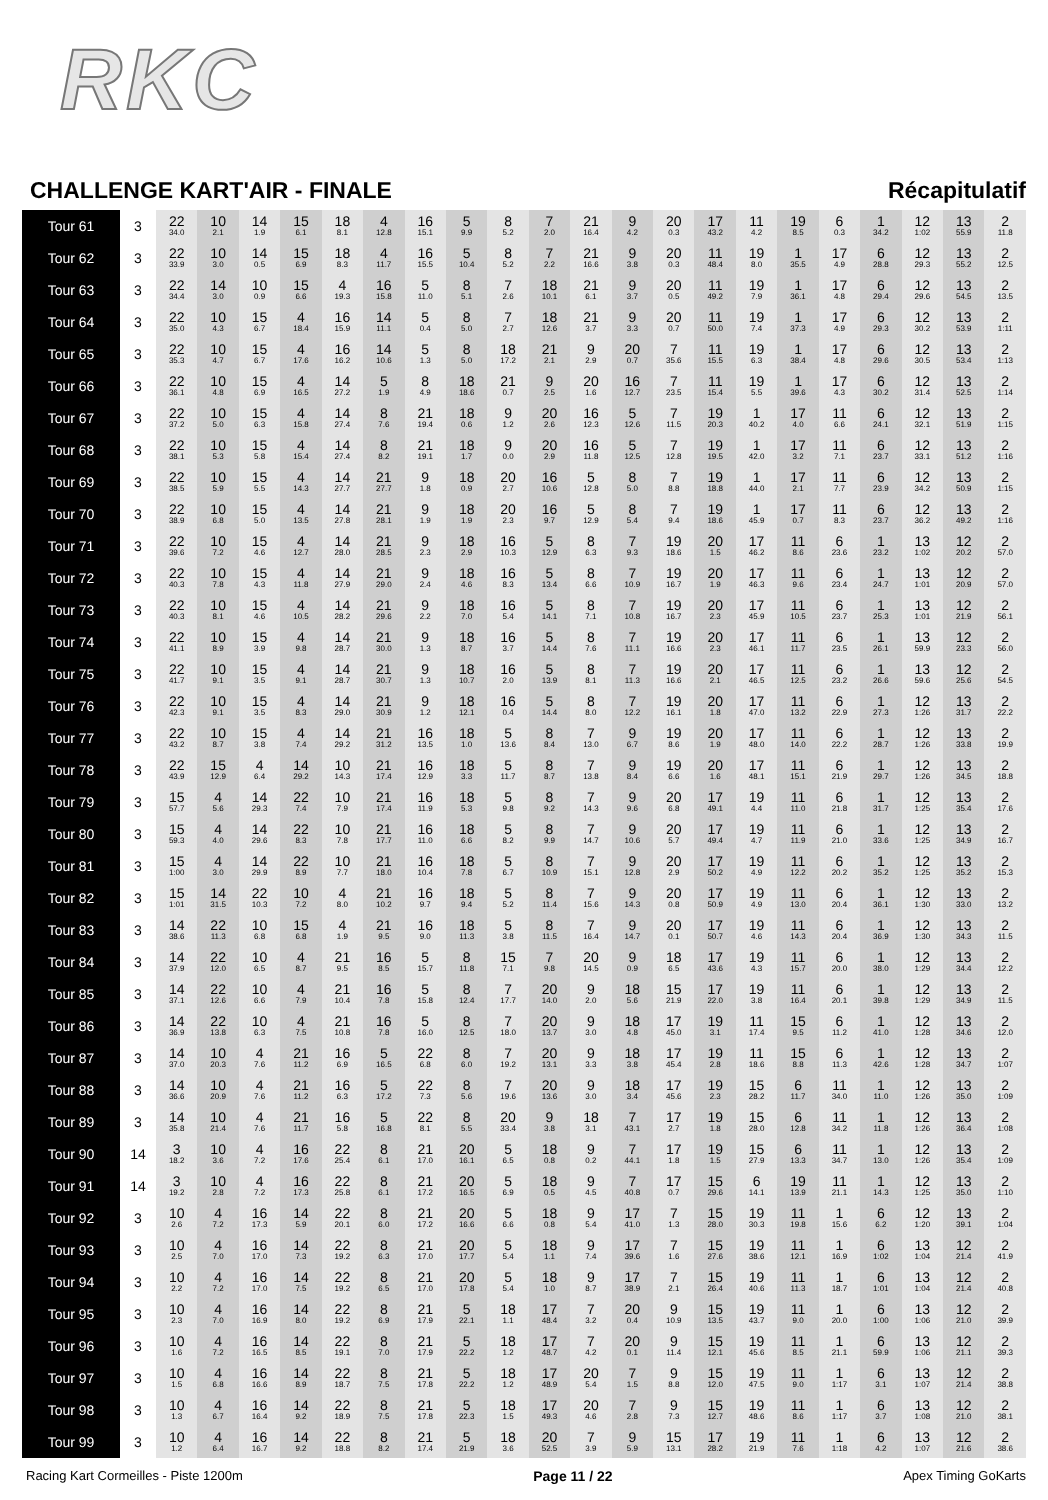RKC
CHALLENGE KART'AIR - FINALE
Récapitulatif
| Tour 61 | 3 | 22 34.0 | 10 2.1 | 14 1.9 | 15 6.1 | 18 8.1 | 4 12.8 | 16 15.1 | 5 9.9 | 8 5.2 | 7 2.0 | 21 16.4 | 9 4.2 | 20 0.3 | 17 43.2 | 11 4.2 | 19 8.5 | 6 0.3 | 1 34.2 | 12 1:02 | 13 55.9 | 2 11.8 |
| Tour 62 | 3 | 22 33.9 | 10 3.0 | 14 0.5 | 15 6.9 | 18 8.3 | 4 11.7 | 16 15.5 | 5 10.4 | 8 5.2 | 7 2.2 | 21 16.6 | 9 3.8 | 20 0.3 | 11 48.4 | 19 8.0 | 1 35.5 | 17 4.9 | 6 28.8 | 12 29.3 | 13 55.2 | 2 12.5 |
| Tour 63 | 3 | 22 34.4 | 14 3.0 | 10 0.9 | 15 6.6 | 4 19.3 | 16 15.8 | 5 11.0 | 8 5.1 | 7 2.6 | 18 10.1 | 21 6.1 | 9 3.7 | 20 0.5 | 11 49.2 | 19 7.9 | 1 36.1 | 17 4.8 | 6 29.4 | 12 29.6 | 13 54.5 | 2 13.5 |
| Tour 64 | 3 | 22 35.0 | 10 4.3 | 15 6.7 | 4 18.4 | 16 15.9 | 14 11.1 | 5 0.4 | 8 5.0 | 7 2.7 | 18 12.6 | 21 3.7 | 9 3.3 | 20 0.7 | 11 50.0 | 19 7.4 | 1 37.3 | 17 4.9 | 6 29.3 | 12 30.2 | 13 53.9 | 2 1:11 |
| Tour 65 | 3 | 22 35.3 | 10 4.7 | 15 6.7 | 4 17.6 | 16 16.2 | 14 10.6 | 5 1.3 | 8 5.0 | 18 17.2 | 21 2.1 | 9 2.9 | 20 0.7 | 7 35.6 | 11 15.5 | 19 6.3 | 1 38.4 | 17 4.8 | 6 29.6 | 12 30.5 | 13 53.4 | 2 1:13 |
| Tour 66 | 3 | 22 36.1 | 10 4.8 | 15 6.9 | 4 16.5 | 14 27.2 | 5 1.9 | 8 4.9 | 18 18.6 | 21 0.7 | 9 2.5 | 20 1.6 | 16 12.7 | 7 23.5 | 11 15.4 | 19 5.5 | 1 39.6 | 17 4.3 | 6 30.2 | 12 31.4 | 13 52.5 | 2 1:14 |
| Tour 67 | 3 | 22 37.2 | 10 5.0 | 15 6.3 | 4 15.8 | 14 27.4 | 8 7.6 | 21 19.4 | 18 0.6 | 9 1.2 | 20 2.6 | 16 12.3 | 5 12.6 | 7 11.5 | 19 20.3 | 1 40.2 | 17 4.0 | 11 6.6 | 6 24.1 | 12 32.1 | 13 51.9 | 2 1:15 |
| Tour 68 | 3 | 22 38.1 | 10 5.3 | 15 5.8 | 4 15.4 | 14 27.4 | 8 8.2 | 21 19.1 | 18 1.7 | 9 0.0 | 20 2.9 | 16 11.8 | 5 12.5 | 7 12.8 | 19 19.5 | 1 42.0 | 17 3.2 | 11 7.1 | 6 23.7 | 12 33.1 | 13 51.2 | 2 1:16 |
| Tour 69 | 3 | 22 38.5 | 10 5.9 | 15 5.5 | 4 14.3 | 14 27.7 | 21 27.7 | 9 1.8 | 18 0.9 | 20 2.7 | 16 10.6 | 5 12.8 | 8 5.0 | 7 8.8 | 19 18.8 | 1 44.0 | 17 2.1 | 11 7.7 | 6 23.9 | 12 34.2 | 13 50.9 | 2 1:15 |
| Tour 70 | 3 | 22 38.9 | 10 6.8 | 15 5.0 | 4 13.5 | 14 27.8 | 21 28.1 | 9 1.9 | 18 1.9 | 20 2.3 | 16 9.7 | 5 12.9 | 8 5.4 | 7 9.4 | 19 18.6 | 1 45.9 | 17 0.7 | 11 8.3 | 6 23.7 | 12 36.2 | 13 49.2 | 2 1:16 |
| Tour 71 | 3 | 22 39.6 | 10 7.2 | 15 4.6 | 4 12.7 | 14 28.0 | 21 28.5 | 9 2.3 | 18 2.9 | 16 10.3 | 5 12.9 | 8 6.3 | 7 9.3 | 19 18.6 | 20 1.5 | 17 46.2 | 11 8.6 | 6 23.6 | 1 23.2 | 13 1:02 | 12 20.2 | 2 57.0 |
| Tour 72 | 3 | 22 40.3 | 10 7.8 | 15 4.3 | 4 11.8 | 14 27.9 | 21 29.0 | 9 2.4 | 18 4.6 | 16 8.3 | 5 13.4 | 8 6.6 | 7 10.9 | 19 16.7 | 20 1.9 | 17 46.3 | 11 9.6 | 6 23.4 | 1 24.7 | 13 1:01 | 12 20.9 | 2 57.0 |
| Tour 73 | 3 | 22 40.3 | 10 8.1 | 15 4.6 | 4 10.5 | 14 28.2 | 21 29.6 | 9 2.2 | 18 7.0 | 16 5.4 | 5 14.1 | 8 7.1 | 7 10.8 | 19 16.7 | 20 2.3 | 17 45.9 | 11 10.5 | 6 23.7 | 1 25.3 | 13 1:01 | 12 21.9 | 2 56.1 |
| Tour 74 | 3 | 22 41.1 | 10 8.9 | 15 3.9 | 4 9.8 | 14 28.7 | 21 30.0 | 9 1.3 | 18 8.7 | 16 3.7 | 5 14.4 | 8 7.6 | 7 11.1 | 19 16.6 | 20 2.3 | 17 46.1 | 11 11.7 | 6 23.5 | 1 26.1 | 13 59.9 | 12 23.3 | 2 56.0 |
| Tour 75 | 3 | 22 41.7 | 10 9.1 | 15 3.5 | 4 9.1 | 14 28.7 | 21 30.7 | 9 1.3 | 18 10.7 | 16 2.0 | 5 13.9 | 8 8.1 | 7 11.3 | 19 16.6 | 20 2.1 | 17 46.5 | 11 12.5 | 6 23.2 | 1 26.6 | 13 59.6 | 12 25.6 | 2 54.5 |
| Tour 76 | 3 | 22 42.3 | 10 9.1 | 15 3.5 | 4 8.3 | 14 29.0 | 21 30.9 | 9 1.2 | 18 12.1 | 16 0.4 | 5 14.4 | 8 8.0 | 7 12.2 | 19 16.1 | 20 1.8 | 17 47.0 | 11 13.2 | 6 22.9 | 1 27.3 | 12 1:26 | 13 31.7 | 2 22.2 |
| Tour 77 | 3 | 22 43.2 | 10 8.7 | 15 3.8 | 4 7.4 | 14 29.2 | 21 31.2 | 16 13.5 | 18 1.0 | 5 13.6 | 8 8.4 | 7 13.0 | 9 6.7 | 19 8.6 | 20 1.9 | 17 48.0 | 11 14.0 | 6 22.2 | 1 28.7 | 12 1:26 | 13 33.8 | 2 19.9 |
| Tour 78 | 3 | 22 43.9 | 15 12.9 | 4 6.4 | 14 29.2 | 10 14.3 | 21 17.4 | 16 12.9 | 18 3.3 | 5 11.7 | 8 8.7 | 7 13.8 | 9 8.4 | 19 6.6 | 20 1.6 | 17 48.1 | 11 15.1 | 6 21.9 | 1 29.7 | 12 1:26 | 13 34.5 | 2 18.8 |
| Tour 79 | 3 | 15 57.7 | 4 5.6 | 14 29.3 | 22 7.4 | 10 7.9 | 21 17.4 | 16 11.9 | 18 5.3 | 5 9.8 | 8 9.2 | 7 14.3 | 9 9.6 | 20 6.8 | 17 49.1 | 19 4.4 | 11 11.0 | 6 21.8 | 1 31.7 | 12 1:25 | 13 35.4 | 2 17.6 |
| Tour 80 | 3 | 15 59.3 | 4 4.0 | 14 29.6 | 22 8.3 | 10 7.8 | 21 17.7 | 16 11.0 | 18 6.6 | 5 8.2 | 8 9.9 | 7 14.7 | 9 10.6 | 20 5.7 | 17 49.4 | 19 4.7 | 11 11.9 | 6 21.0 | 1 33.6 | 12 1:25 | 13 34.9 | 2 16.7 |
| Tour 81 | 3 | 15 1:00 | 4 3.0 | 14 29.9 | 22 8.9 | 10 7.7 | 21 18.0 | 16 10.4 | 18 7.8 | 5 6.7 | 8 10.9 | 7 15.1 | 9 12.8 | 20 2.9 | 17 50.2 | 19 4.9 | 11 12.2 | 6 20.2 | 1 35.2 | 12 1:25 | 13 35.2 | 2 15.3 |
| Tour 82 | 3 | 15 1:01 | 14 31.5 | 22 10.3 | 10 7.2 | 4 8.0 | 21 10.2 | 16 9.7 | 18 9.4 | 5 5.2 | 8 11.4 | 7 15.6 | 9 14.3 | 20 0.8 | 17 50.9 | 19 4.9 | 11 13.0 | 6 20.4 | 1 36.1 | 12 1:30 | 13 33.0 | 2 13.2 |
| Tour 83 | 3 | 14 38.6 | 22 11.3 | 10 6.8 | 15 6.8 | 4 1.9 | 21 9.5 | 16 9.0 | 18 11.3 | 5 3.8 | 8 11.5 | 7 16.4 | 9 14.7 | 20 0.1 | 17 50.7 | 19 4.6 | 11 14.3 | 6 20.4 | 1 36.9 | 12 1:30 | 13 34.3 | 2 11.5 |
| Tour 84 | 3 | 14 37.9 | 22 12.0 | 10 6.5 | 4 8.7 | 21 9.5 | 16 8.5 | 5 15.7 | 8 11.8 | 15 7.1 | 7 9.8 | 20 14.5 | 9 0.9 | 18 6.5 | 17 43.6 | 19 4.3 | 11 15.7 | 6 20.0 | 1 38.0 | 12 1:29 | 13 34.4 | 2 12.2 |
| Tour 85 | 3 | 14 37.1 | 22 12.6 | 10 6.6 | 4 7.9 | 21 10.4 | 16 7.8 | 5 15.8 | 8 12.4 | 7 17.7 | 20 14.0 | 9 2.0 | 18 5.6 | 15 21.9 | 17 22.0 | 19 3.8 | 11 16.4 | 6 20.1 | 1 39.8 | 12 1:29 | 13 34.9 | 2 11.5 |
| Tour 86 | 3 | 14 36.9 | 22 13.8 | 10 6.3 | 4 7.5 | 21 10.8 | 16 7.8 | 5 16.0 | 8 12.5 | 7 18.0 | 20 13.7 | 9 3.0 | 18 4.8 | 17 45.0 | 19 3.1 | 11 17.4 | 15 9.5 | 6 11.2 | 1 41.0 | 12 1:28 | 13 34.6 | 2 12.0 |
| Tour 87 | 3 | 14 37.0 | 10 20.3 | 4 7.6 | 21 11.2 | 16 6.9 | 5 16.5 | 22 6.8 | 8 6.0 | 7 19.2 | 20 13.1 | 9 3.3 | 18 3.8 | 17 45.4 | 19 2.8 | 11 18.6 | 15 8.8 | 6 11.3 | 1 42.6 | 12 1:28 | 13 34.7 | 2 1:07 |
| Tour 88 | 3 | 14 36.6 | 10 20.9 | 4 7.6 | 21 11.2 | 16 6.3 | 5 17.2 | 22 7.3 | 8 5.6 | 7 19.6 | 20 13.6 | 9 3.0 | 18 3.4 | 17 45.6 | 19 2.3 | 15 28.2 | 6 11.7 | 11 34.0 | 1 11.0 | 12 1:26 | 13 35.0 | 2 1:09 |
| Tour 89 | 3 | 14 35.8 | 10 21.4 | 4 7.6 | 21 11.7 | 16 5.8 | 5 16.8 | 22 8.1 | 8 5.5 | 20 33.4 | 9 3.8 | 18 3.1 | 7 43.1 | 17 2.7 | 19 1.8 | 15 28.0 | 6 12.8 | 11 34.2 | 1 11.8 | 12 1:26 | 13 36.4 | 2 1:08 |
| Tour 90 | 14 | 3 18.2 | 10 3.6 | 4 7.2 | 16 17.6 | 22 25.4 | 8 6.1 | 21 17.0 | 20 16.1 | 5 6.5 | 18 0.8 | 9 0.2 | 7 44.1 | 17 1.8 | 19 1.5 | 15 27.9 | 6 13.3 | 11 34.7 | 1 13.0 | 12 1:26 | 13 35.4 | 2 1:09 |
| Tour 91 | 14 | 3 19.2 | 10 2.8 | 4 7.2 | 16 17.3 | 22 25.8 | 8 6.1 | 21 17.2 | 20 16.5 | 5 6.9 | 18 0.5 | 9 4.5 | 7 40.8 | 17 0.7 | 15 29.6 | 6 14.1 | 19 13.9 | 11 21.1 | 1 14.3 | 12 1:25 | 13 35.0 | 2 1:10 |
| Tour 92 | 3 | 10 2.6 | 4 7.2 | 16 17.3 | 14 5.9 | 22 20.1 | 8 6.0 | 21 17.2 | 20 16.6 | 5 6.6 | 18 0.8 | 9 5.4 | 17 41.0 | 7 1.3 | 15 28.0 | 19 30.3 | 11 19.8 | 1 15.6 | 6 6.2 | 12 1:20 | 13 39.1 | 2 1:04 |
| Tour 93 | 3 | 10 2.5 | 4 7.0 | 16 17.0 | 14 7.3 | 22 19.2 | 8 6.3 | 21 17.0 | 20 17.7 | 5 5.4 | 18 1.1 | 9 7.4 | 17 39.6 | 7 1.6 | 15 27.6 | 19 38.6 | 11 12.1 | 1 16.9 | 6 1:02 | 13 1:04 | 12 21.4 | 2 41.9 |
| Tour 94 | 3 | 10 2.2 | 4 7.2 | 16 17.0 | 14 7.5 | 22 19.2 | 8 6.5 | 21 17.0 | 20 17.8 | 5 5.4 | 18 1.0 | 9 8.7 | 17 38.9 | 7 2.1 | 15 26.4 | 19 40.6 | 11 11.3 | 1 18.7 | 6 1:01 | 13 1:04 | 12 21.4 | 2 40.8 |
| Tour 95 | 3 | 10 2.3 | 4 7.0 | 16 16.9 | 14 8.0 | 22 19.2 | 8 6.9 | 21 17.9 | 5 22.1 | 18 1.1 | 17 48.4 | 7 3.2 | 20 0.4 | 9 10.9 | 15 13.5 | 19 43.7 | 11 9.0 | 1 20.0 | 6 1:00 | 13 1:06 | 12 21.0 | 2 39.9 |
| Tour 96 | 3 | 10 1.6 | 4 7.2 | 16 16.5 | 14 8.5 | 22 19.1 | 8 7.0 | 21 17.9 | 5 22.2 | 18 1.2 | 17 48.7 | 7 4.2 | 20 0.1 | 9 11.4 | 15 12.1 | 19 45.6 | 11 8.5 | 1 21.1 | 6 59.9 | 13 1:06 | 12 21.1 | 2 39.3 |
| Tour 97 | 3 | 10 1.5 | 4 6.8 | 16 16.6 | 14 8.9 | 22 18.7 | 8 7.5 | 21 17.8 | 5 22.2 | 18 1.2 | 17 48.9 | 20 5.4 | 7 1.5 | 9 8.8 | 15 12.0 | 19 47.5 | 11 9.0 | 1 1:17 | 6 3.1 | 13 1:07 | 12 21.4 | 2 38.8 |
| Tour 98 | 3 | 10 1.3 | 4 6.7 | 16 16.4 | 14 9.2 | 22 18.9 | 8 7.5 | 21 17.8 | 5 22.3 | 18 1.5 | 17 49.3 | 20 4.6 | 7 2.8 | 9 7.3 | 15 12.7 | 19 48.6 | 11 8.6 | 1 1:17 | 6 3.7 | 13 1:08 | 12 21.0 | 2 38.1 |
| Tour 99 | 3 | 10 1.2 | 4 6.4 | 16 16.7 | 14 9.2 | 22 18.8 | 8 8.2 | 21 17.4 | 5 21.9 | 18 3.6 | 20 52.5 | 7 3.9 | 9 5.9 | 15 13.1 | 17 28.2 | 19 21.9 | 11 7.6 | 1 1:18 | 6 4.2 | 13 1:07 | 12 21.6 | 2 38.6 |
Racing Kart Cormeilles - Piste 1200m Page 11 / 22 Apex Timing GoKarts